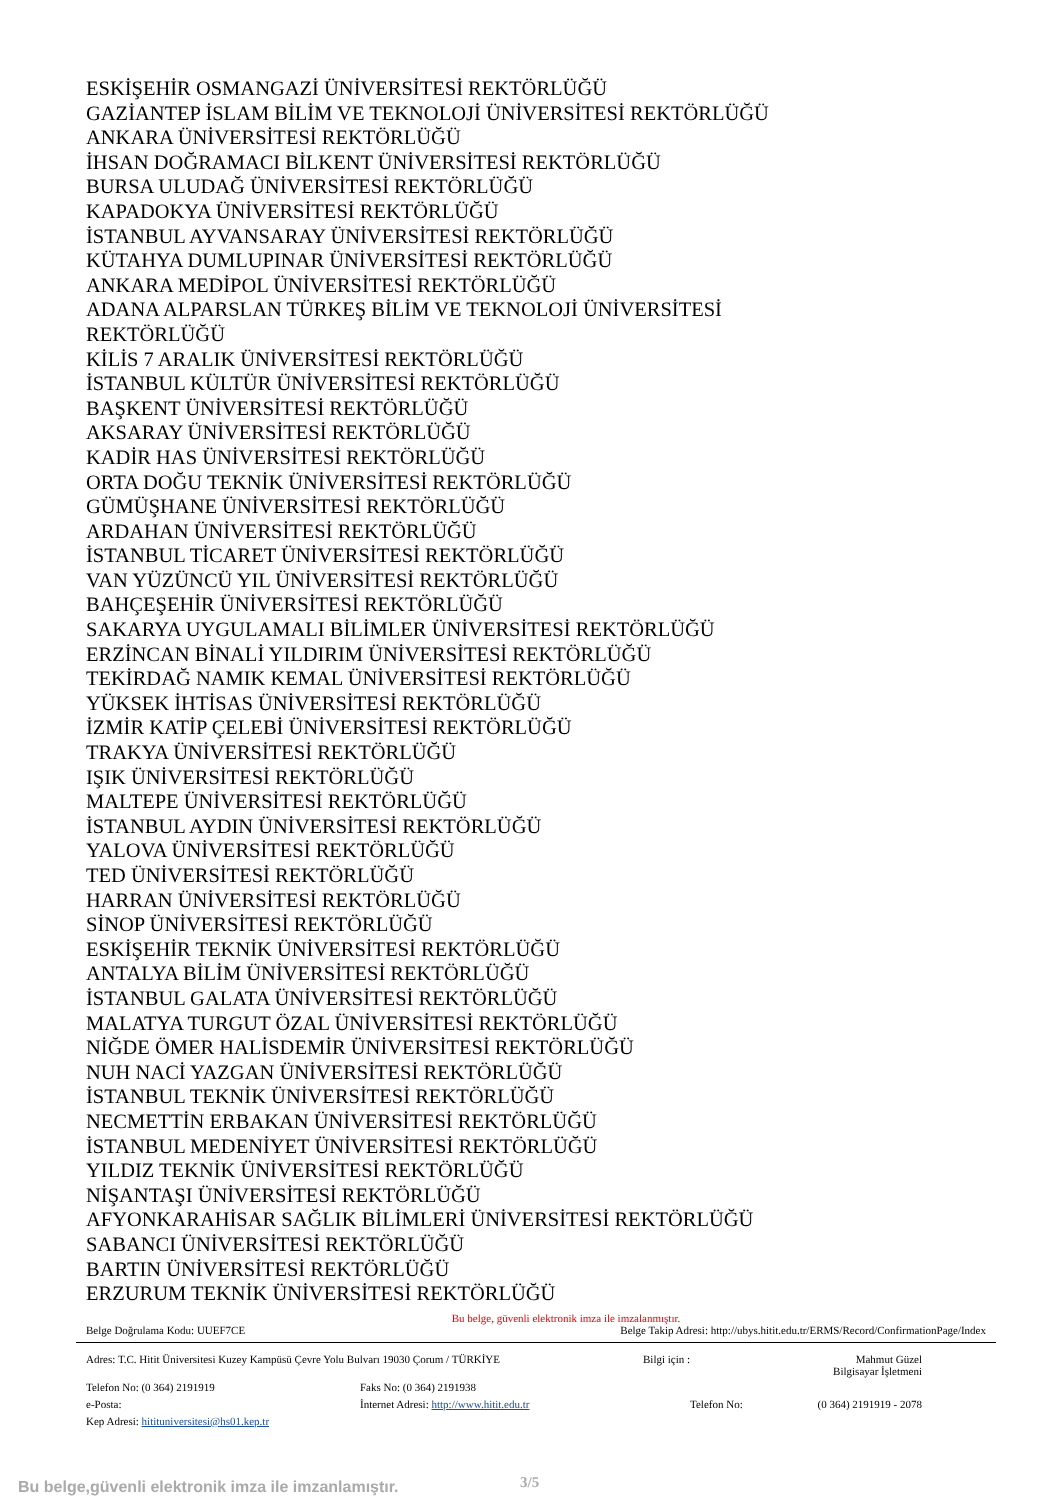ESKİŞEHİR OSMANGAZİ ÜNİVERSİTESİ REKTÖRLÜĞÜ
GAZİANTEP İSLAM BİLİM VE TEKNOLOJİ ÜNİVERSİTESİ REKTÖRLÜĞÜ
ANKARA ÜNİVERSİTESİ REKTÖRLÜĞÜ
İHSAN DOĞRAMACI BİLKENT ÜNİVERSİTESİ REKTÖRLÜĞÜ
BURSA ULUDAĞ ÜNİVERSİTESİ REKTÖRLÜĞÜ
KAPADOKYA ÜNİVERSİTESİ REKTÖRLÜĞÜ
İSTANBUL AYVANSARAY ÜNİVERSİTESİ REKTÖRLÜĞÜ
KÜTAHYA DUMLUPINAR ÜNİVERSİTESİ REKTÖRLÜĞÜ
ANKARA MEDİPOL ÜNİVERSİTESİ REKTÖRLÜĞÜ
ADANA ALPARSLAN TÜRKEŞ BİLİM VE TEKNOLOJİ ÜNİVERSİTESİ
REKTÖRLÜĞÜ
KİLİS 7 ARALIK ÜNİVERSİTESİ REKTÖRLÜĞÜ
İSTANBUL KÜLTÜR ÜNİVERSİTESİ REKTÖRLÜĞÜ
BAŞKENT ÜNİVERSİTESİ REKTÖRLÜĞÜ
AKSARAY ÜNİVERSİTESİ REKTÖRLÜĞÜ
KADİR HAS ÜNİVERSİTESİ REKTÖRLÜĞÜ
ORTA DOĞU TEKNİK ÜNİVERSİTESİ REKTÖRLÜĞÜ
GÜMÜŞHANE ÜNİVERSİTESİ REKTÖRLÜĞÜ
ARDAHAN ÜNİVERSİTESİ REKTÖRLÜĞÜ
İSTANBUL TİCARET ÜNİVERSİTESİ REKTÖRLÜĞÜ
VAN YÜZÜNCÜ YIL ÜNİVERSİTESİ REKTÖRLÜĞÜ
BAHÇEŞEHİR ÜNİVERSİTESİ REKTÖRLÜĞÜ
SAKARYA UYGULAMALI BİLİMLER ÜNİVERSİTESİ REKTÖRLÜĞÜ
ERZİNCAN BİNALİ YILDIRIM ÜNİVERSİTESİ REKTÖRLÜĞÜ
TEKİRDAĞ NAMIK KEMAL ÜNİVERSİTESİ REKTÖRLÜĞÜ
YÜKSEK İHTİSAS ÜNİVERSİTESİ REKTÖRLÜĞÜ
İZMİR KATİP ÇELEBİ ÜNİVERSİTESİ REKTÖRLÜĞÜ
TRAKYA ÜNİVERSİTESİ REKTÖRLÜĞÜ
IŞIK ÜNİVERSİTESİ REKTÖRLÜĞÜ
MALTEPE ÜNİVERSİTESİ REKTÖRLÜĞÜ
İSTANBUL AYDIN ÜNİVERSİTESİ REKTÖRLÜĞÜ
YALOVA ÜNİVERSİTESİ REKTÖRLÜĞÜ
TED ÜNİVERSİTESİ REKTÖRLÜĞÜ
HARRAN ÜNİVERSİTESİ REKTÖRLÜĞÜ
SİNOP ÜNİVERSİTESİ REKTÖRLÜĞÜ
ESKİŞEHİR TEKNİK ÜNİVERSİTESİ REKTÖRLÜĞÜ
ANTALYA BİLİM ÜNİVERSİTESİ REKTÖRLÜĞÜ
İSTANBUL GALATA ÜNİVERSİTESİ REKTÖRLÜĞÜ
MALATYA TURGUT ÖZAL ÜNİVERSİTESİ REKTÖRLÜĞÜ
NİĞDE ÖMER HALİSDEMİR ÜNİVERSİTESİ REKTÖRLÜĞÜ
NUH NACİ YAZGAN ÜNİVERSİTESİ REKTÖRLÜĞÜ
İSTANBUL TEKNİK ÜNİVERSİTESİ REKTÖRLÜĞÜ
NECMETTİN ERBAKAN ÜNİVERSİTESİ REKTÖRLÜĞÜ
İSTANBUL MEDENİYET ÜNİVERSİTESİ REKTÖRLÜĞÜ
YILDIZ TEKNİK ÜNİVERSİTESİ REKTÖRLÜĞÜ
NİŞANTAŞI ÜNİVERSİTESİ REKTÖRLÜĞÜ
AFYONKARAHİSAR SAĞLIK BİLİMLERİ ÜNİVERSİTESİ REKTÖRLÜĞÜ
SABANCI ÜNİVERSİTESİ REKTÖRLÜĞÜ
BARTIN ÜNİVERSİTESİ REKTÖRLÜĞÜ
ERZURUM TEKNİK ÜNİVERSİTESİ REKTÖRLÜĞÜ
Bu belge, güvenli elektronik imza ile imzalanmıştır.
Belge Doğrulama Kodu: UUEF7CE Belge Takip Adresi: http://ubys.hitit.edu.tr/ERMS/Record/ConfirmationPage/Index
Adres: T.C. Hitit Üniversitesi Kuzey Kampüsü Çevre Yolu Bulvarı 19030 Çorum / TÜRKİYE Bilgi için : Mahmut Güzel
Bilgisayar İşletmeni
Telefon No: (0 364) 2191919 Faks No: (0 364) 2191938 e-Posta: İnternet Adresi: http://www.hitit.edu.tr Telefon No: (0 364) 2191919 - 2078 Kep Adresi: hitituniversitesi@hs01.kep.tr
Bu belge,güvenli elektronik imza ile imzanlamıştır.
3/5